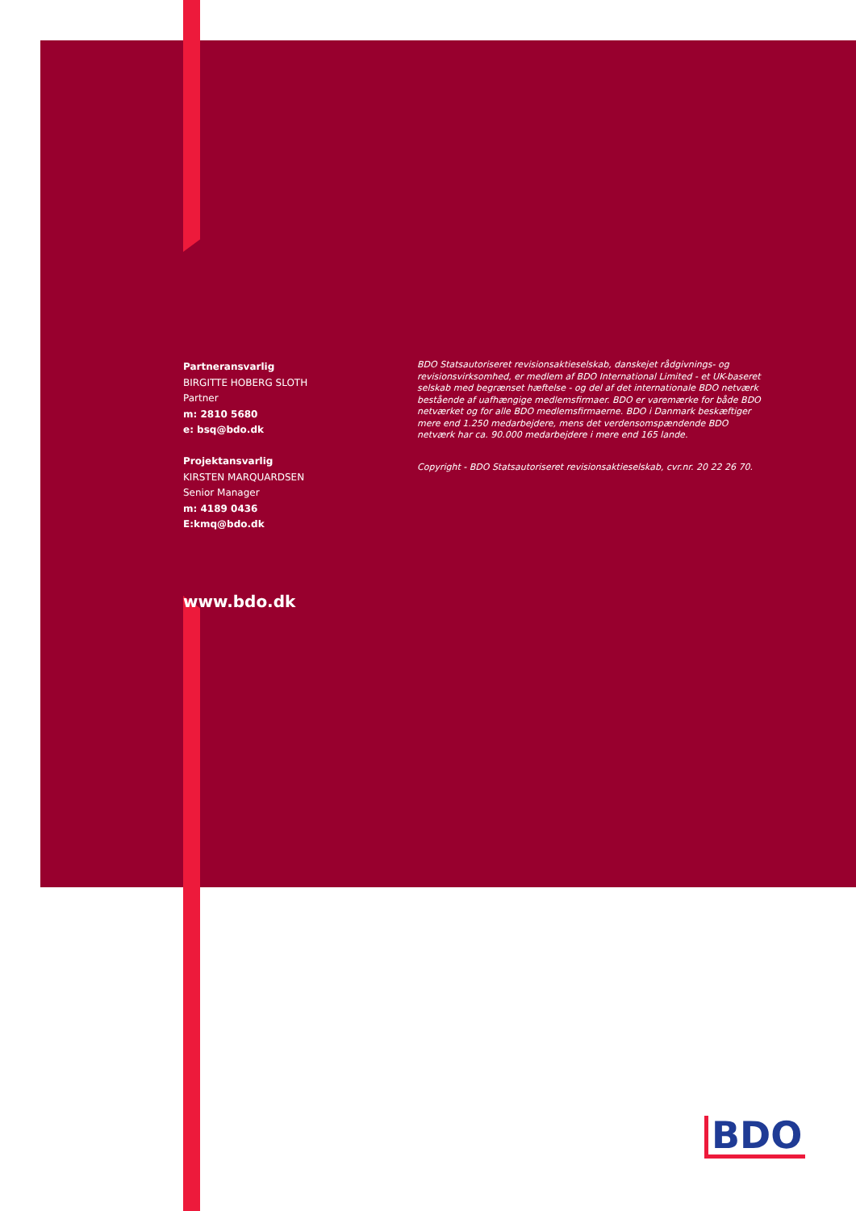Partneransvarlig
BIRGITTE HOBERG SLOTH
Partner
m: 2810 5680
e: bsq@bdo.dk
Projektansvarlig
KIRSTEN MARQUARDSEN
Senior Manager
m: 4189 0436
E:kmq@bdo.dk
BDO Statsautoriseret revisionsaktieselskab, danskejet rådgivnings- og revisionsvirksomhed, er medlem af BDO International Limited - et UK-baseret selskab med begrænset hæftelse - og del af det internationale BDO netværk bestående af uafhængige medlemsfirmaer. BDO er varemærke for både BDO netværket og for alle BDO medlemsfirmaerne. BDO i Danmark beskæftiger mere end 1.250 medarbejdere, mens det verdensomspændende BDO netværk har ca. 90.000 medarbejdere i mere end 165 lande.
Copyright - BDO Statsautoriseret revisionsaktieselskab, cvr.nr. 20 22 26 70.
www.bdo.dk
BDO